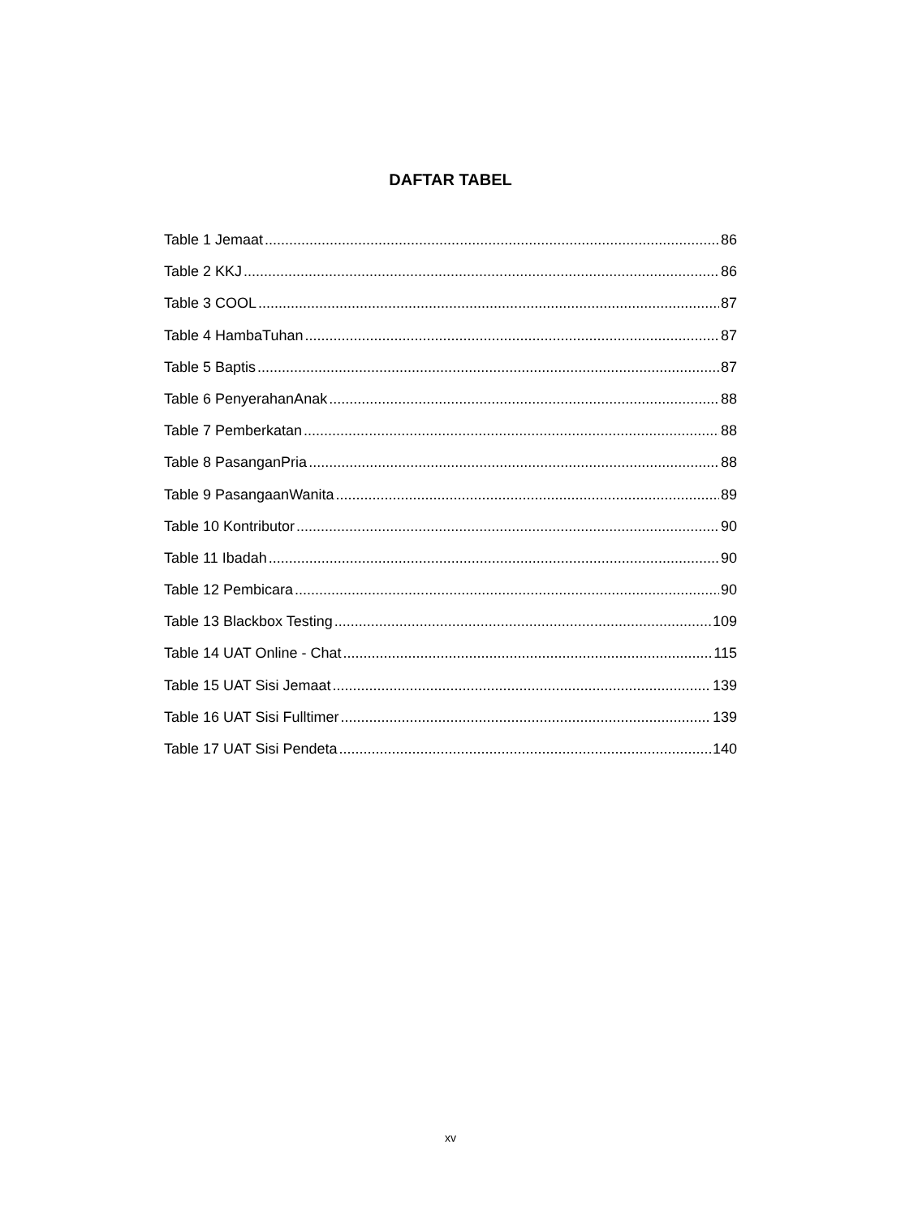DAFTAR TABEL
Table 1 Jemaat 86
Table 2 KKJ 86
Table 3 COOL 87
Table 4 HambaTuhan 87
Table 5 Baptis 87
Table 6 PenyerahanAnak 88
Table 7 Pemberkatan 88
Table 8 PasanganPria 88
Table 9 PasangaanWanita 89
Table 10 Kontributor 90
Table 11 Ibadah 90
Table 12 Pembicara 90
Table 13 Blackbox Testing 109
Table 14 UAT Online - Chat 115
Table 15 UAT Sisi Jemaat 139
Table 16 UAT Sisi Fulltimer 139
Table 17 UAT Sisi Pendeta 140
xv